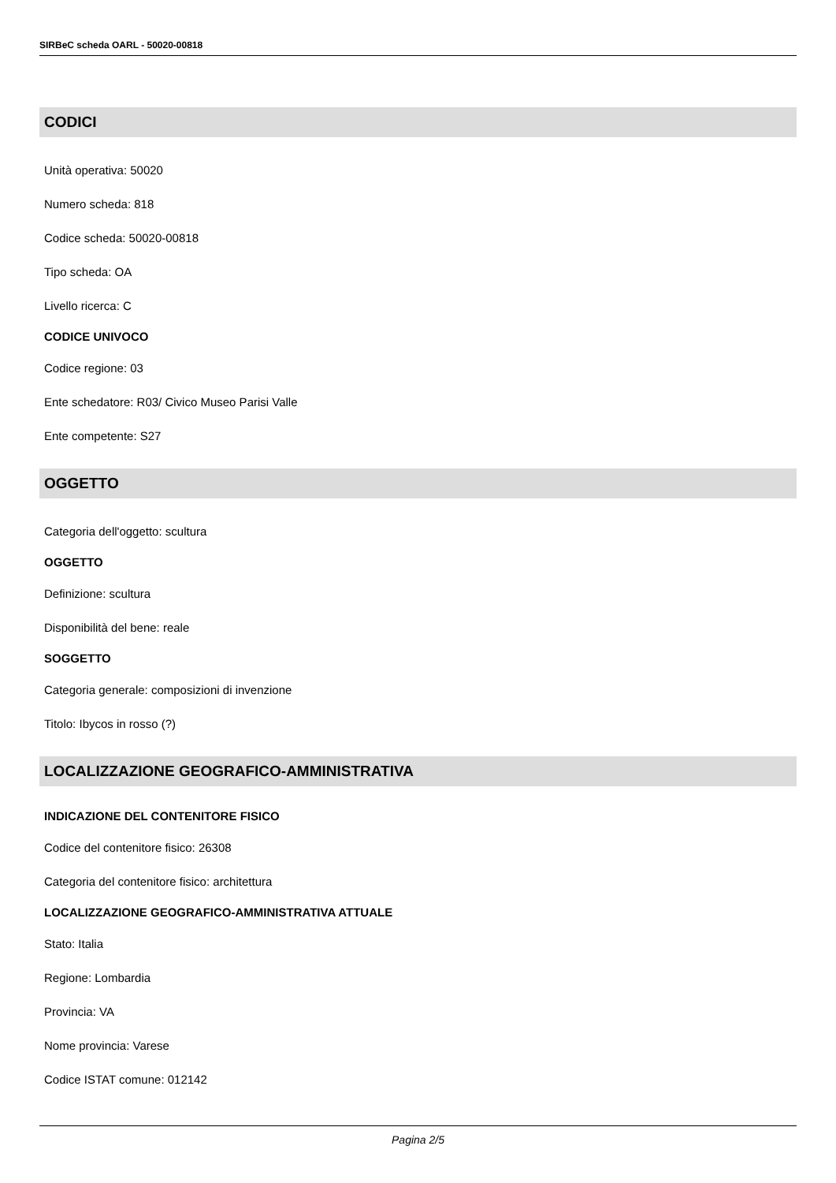SIRBeC scheda OARL - 50020-00818
CODICI
Unità operativa: 50020
Numero scheda: 818
Codice scheda: 50020-00818
Tipo scheda: OA
Livello ricerca: C
CODICE UNIVOCO
Codice regione: 03
Ente schedatore: R03/ Civico Museo Parisi Valle
Ente competente: S27
OGGETTO
Categoria dell'oggetto: scultura
OGGETTO
Definizione: scultura
Disponibilità del bene: reale
SOGGETTO
Categoria generale: composizioni di invenzione
Titolo: Ibycos in rosso (?)
LOCALIZZAZIONE GEOGRAFICO-AMMINISTRATIVA
INDICAZIONE DEL CONTENITORE FISICO
Codice del contenitore fisico: 26308
Categoria del contenitore fisico: architettura
LOCALIZZAZIONE GEOGRAFICO-AMMINISTRATIVA ATTUALE
Stato: Italia
Regione: Lombardia
Provincia: VA
Nome provincia: Varese
Codice ISTAT comune: 012142
Pagina 2/5